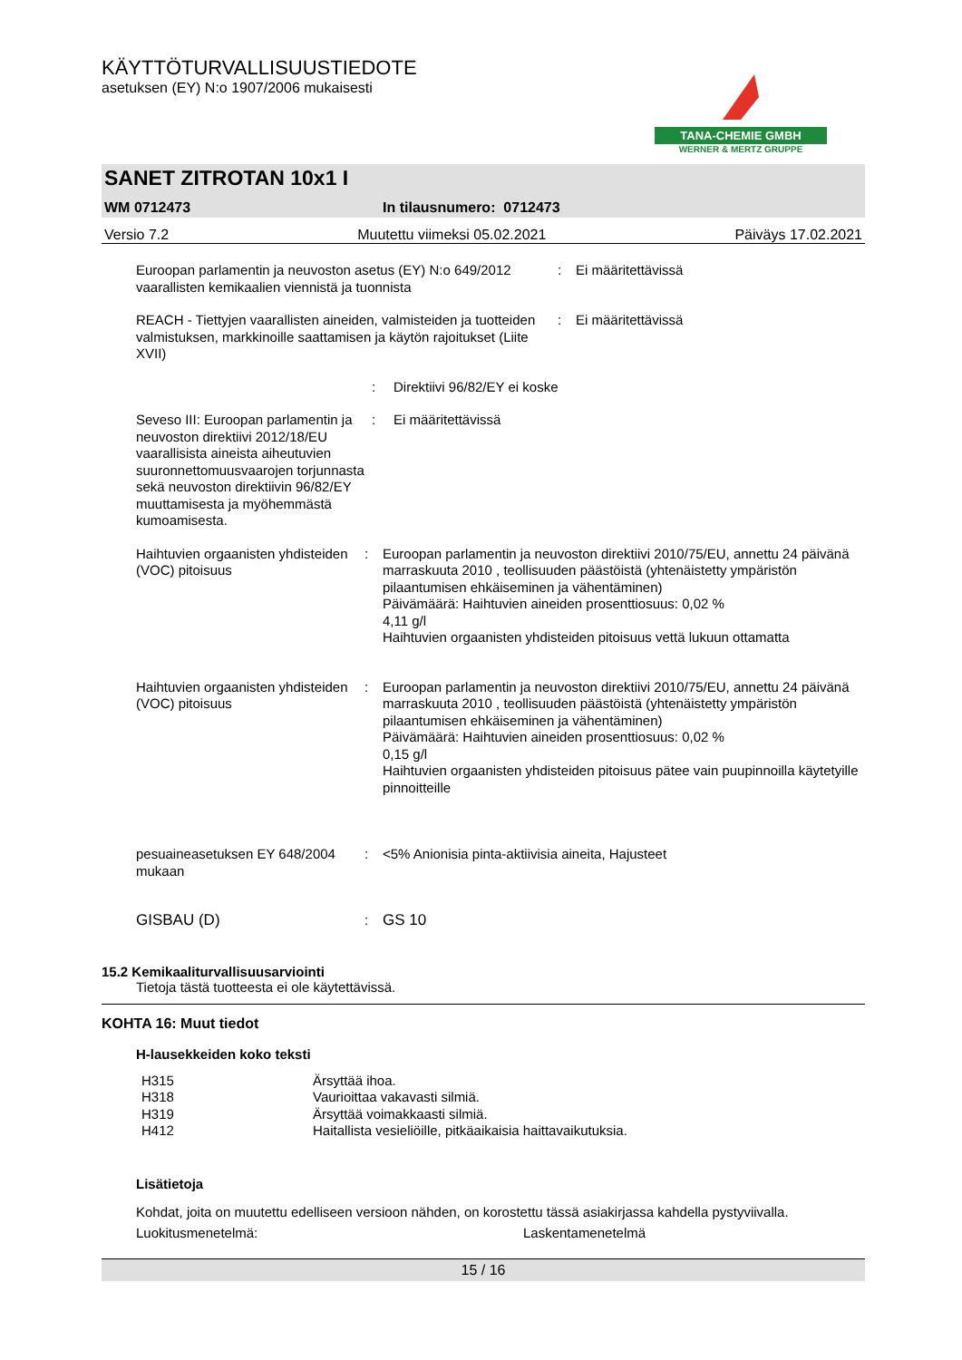KÄYTTÖTURVALLISUUSTIEDOTE
asetuksen (EY) N:o 1907/2006 mukaisesti
TANA-CHEMIE GMBH
WERNER & MERTZ GRUPPE
SANET ZITROTAN 10x1 I
WM 0712473 In tilausnumero: 0712473
Versio 7.2 Muutettu viimeksi 05.02.2021 Päiväys 17.02.2021
| Euroopan parlamentin ja neuvoston asetus (EY) N:o 649/2012 vaarallisten kemikaalien viennistä ja tuonnista | : | Ei määritettävissä |
| REACH - Tiettyjen vaarallisten aineiden, valmisteiden ja tuotteiden valmistuksen, markkinoille saattamisen ja käytön rajoitukset (Liite XVII) | : | Ei määritettävissä |
| | : | Direktiivi 96/82/EY ei koske |
| Seveso III: Euroopan parlamentin ja neuvoston direktiivi 2012/18/EU vaarallisista aineista aiheutuvien suuronnettomuusvaarojen torjunnasta sekä neuvoston direktiivin 96/82/EY muuttamisesta ja myöhemmästä kumoamisesta. | : | Ei määritettävissä |
| Haihtuvien orgaanisten yhdisteiden (VOC) pitoisuus | : | Euroopan parlamentin ja neuvoston direktiivi 2010/75/EU, annettu 24 päivänä marraskuuta 2010 , teollisuuden päästöistä (yhtenäistetty ympäristön pilaantumisen ehkäiseminen ja vähentäminen) Päivämäärä: Haihtuvien aineiden prosenttiosuus: 0,02 % 4,11 g/l Haihtuvien orgaanisten yhdisteiden pitoisuus vettä lukuun ottamatta |
| Haihtuvien orgaanisten yhdisteiden (VOC) pitoisuus | : | Euroopan parlamentin ja neuvoston direktiivi 2010/75/EU, annettu 24 päivänä marraskuuta 2010 , teollisuuden päästöistä (yhtenäistetty ympäristön pilaantumisen ehkäiseminen ja vähentäminen) Päivämäärä: Haihtuvien aineiden prosenttiosuus: 0,02 % 0,15 g/l Haihtuvien orgaanisten yhdisteiden pitoisuus pätee vain puupinnoilla käytetyille pinnoitteille |
| pesuaineasetuksen EY 648/2004 mukaan | : | <5% Anionisia pinta-aktiivisia aineita, Hajusteet |
| GISBAU (D) | : | GS 10 |
15.2 Kemikaaliturvallisuusarviointi
Tietoja tästä tuotteesta ei ole käytettävissä.
KOHTA 16: Muut tiedot
H-lausekkeiden koko teksti
| H315 | Ärsyttää ihoa. |
| H318 | Vaurioittaa vakavasti silmiä. |
| H319 | Ärsyttää voimakkaasti silmiä. |
| H412 | Haitallista vesieliöille, pitkäaikaisia haittavaikutuksia. |
Lisätietoja
Kohdat, joita on muutettu edelliseen versioon nähden, on korostettu tässä asiakirjassa kahdella pystyviivalla.
Luokitusmenetelmä: Laskentamenetelmä
15 / 16